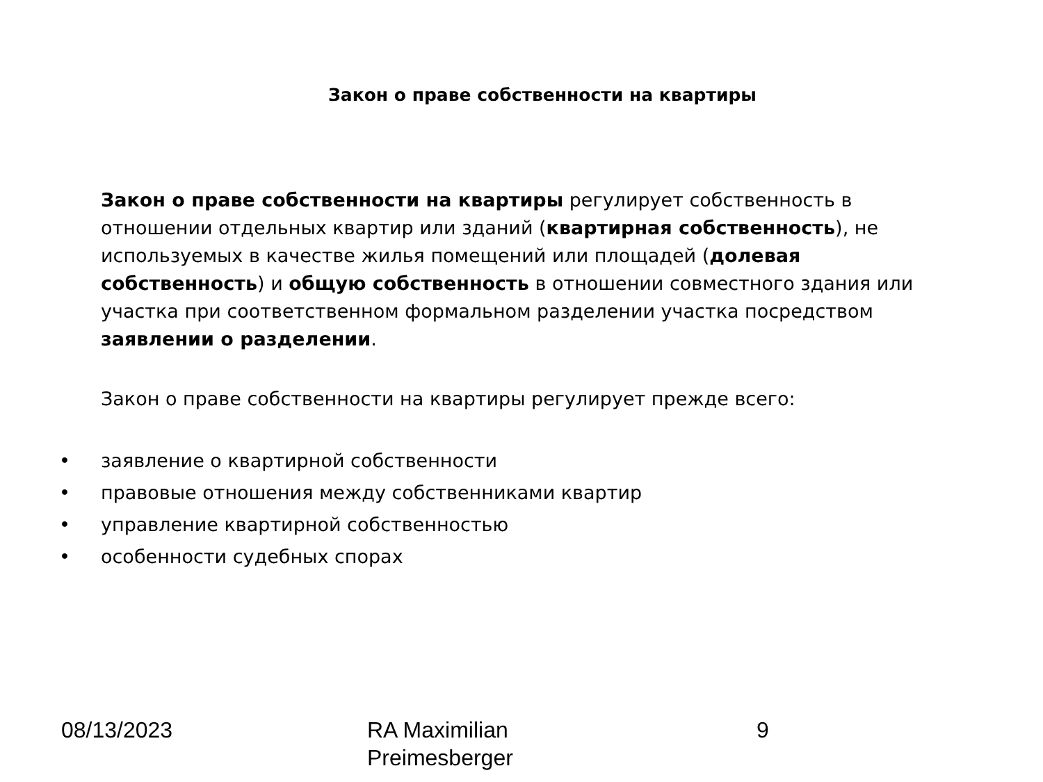Закон о праве собственности на квартиры
Закон о праве собственности на квартиры регулирует собственность в отношении отдельных квартир или зданий (квартирная собственность), не используемых в качестве жилья помещений или площадей (долевая собственность) и общую собственность в отношении совместного здания или участка при соответственном формальном разделении участка посредством заявлении о разделении.
Закон о праве собственности на квартиры регулирует прежде всего:
• заявление о квартирной собственности
• правовые отношения между собственниками квартир
• управление квартирной собственностью
• особенности судебных спорах
08/13/2023 RA Maximilian
Preimesberger
9